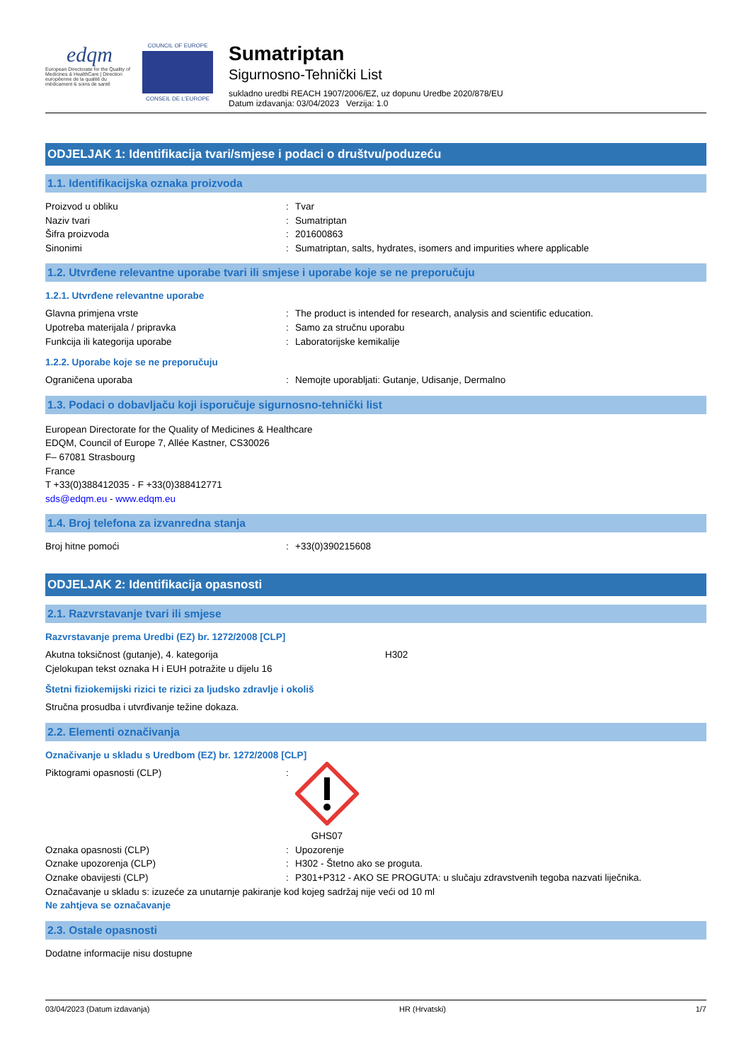edqm
European Directorate for the Quality of Medicines & HealthCare | Direction européenne de la qualité du médicament & soins de santé
COUNCIL OF EUROPE
CONSEIL DE L'EUROPE
Sumatriptan
Sigurnosno-Tehnički List
sukladno uredbi REACH 1907/2006/EZ, uz dopunu Uredbe 2020/878/EU
Datum izdavanja: 03/04/2023 Verzija: 1.0
ODJELJAK 1: Identifikacija tvari/smjese i podaci o društvu/poduzeću
1.1. Identifikacijska oznaka proizvoda
Proizvod u obliku: Tvar
Naziv tvari: Sumatriptan
Šifra proizvoda: 201600863
Sinonimi: Sumatriptan, salts, hydrates, isomers and impurities where applicable
1.2. Utvrđene relevantne uporabe tvari ili smjese i uporabe koje se ne preporučuju
1.2.1. Utvrđene relevantne uporabe
Glavna primjena vrste: The product is intended for research, analysis and scientific education.
Upotreba materijala / pripravka: Samo za stručnu uporabu
Funkcija ili kategorija uporabe: Laboratorijske kemikalije
1.2.2. Uporabe koje se ne preporučuju
Ograničena uporaba: Nemojte uporabljati: Gutanje, Udisanje, Dermalno
1.3. Podaci o dobavljaču koji isporučuje sigurnosno-tehnički list
European Directorate for the Quality of Medicines & Healthcare
EDQM, Council of Europe 7, Allée Kastner, CS30026
F– 67081 Strasbourg
France
T +33(0)388412035 - F +33(0)388412771
sds@edqm.eu - www.edqm.eu
1.4. Broj telefona za izvanredna stanja
Broj hitne pomoći: +33(0)390215608
ODJELJAK 2: Identifikacija opasnosti
2.1. Razvrstavanje tvari ili smjese
Razvrstavanje prema Uredbi (EZ) br. 1272/2008 [CLP]
Akutna toksičnost (gutanje), 4. kategorija H302
Cjelokupan tekst oznaka H i EUH potražite u dijelu 16
Štetni fiziokemijski rizici te rizici za ljudsko zdravlje i okoliš
Stručna prosudba i utvrđivanje težine dokaza.
2.2. Elementi označivanja
Označivanje u skladu s Uredbom (EZ) br. 1272/2008 [CLP]
Piktogrami opasnosti (CLP):
GHS07
Oznaka opasnosti (CLP): Upozorenje
Oznake upozorenja (CLP): H302 - Štetno ako se proguta.
Oznake obavijesti (CLP): P301+P312 - AKO SE PROGUTA: u slučaju zdravstvenih tegoba nazvati liječnika.
Označavanje u skladu s: izuzeće za unutarnje pakiranje kod kojeg sadržaj nije veći od 10 ml
Ne zahtjeva se označavanje
2.3. Ostale opasnosti
Dodatne informacije nisu dostupne
03/04/2023 (Datum izdavanja) HR (Hrvatski) 1/7